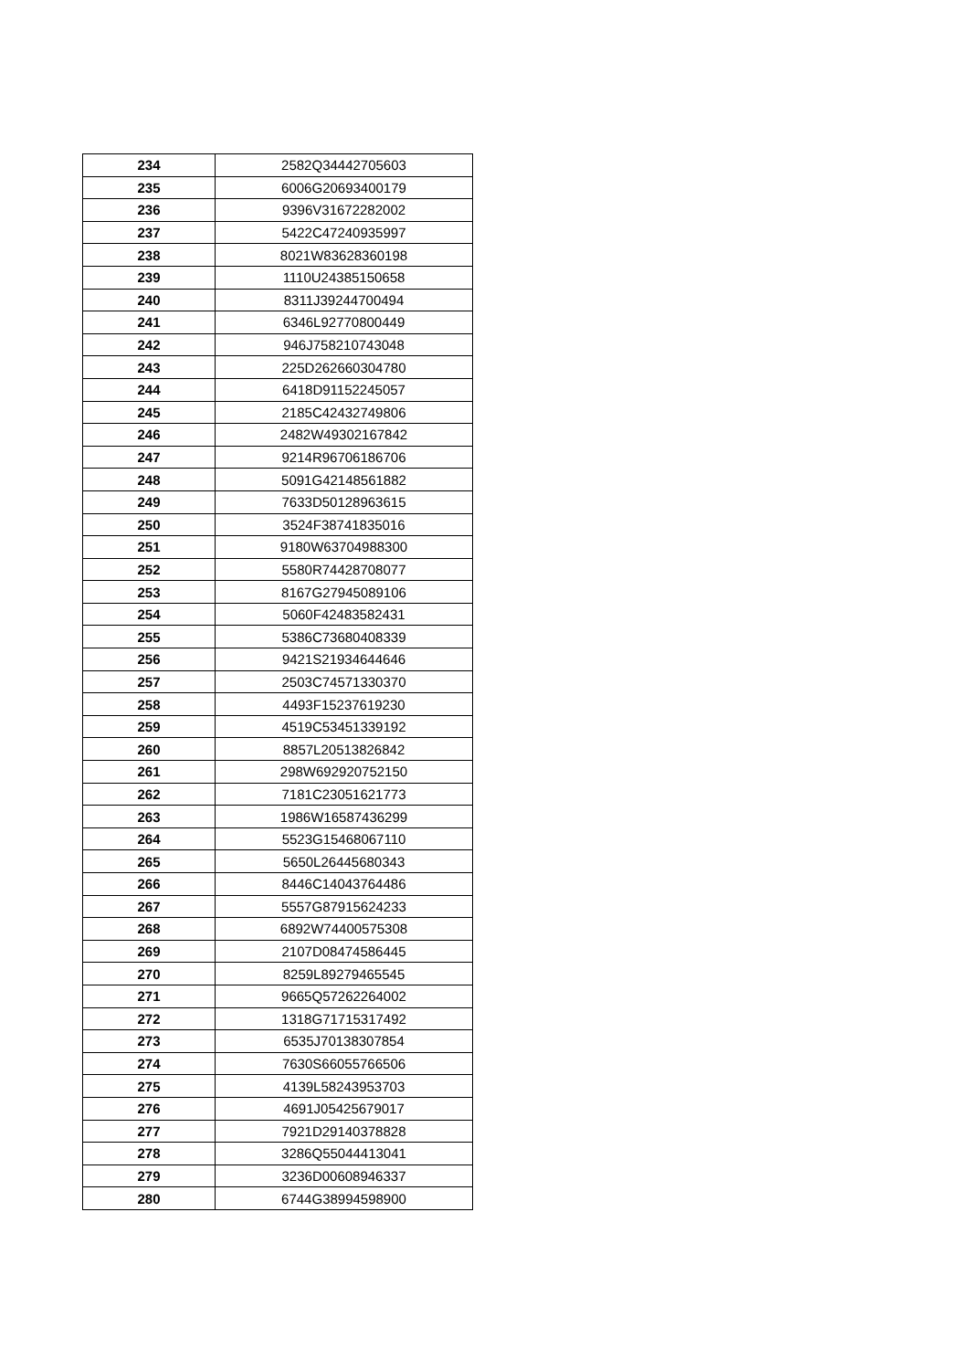| 234 | 2582Q34442705603 |
| 235 | 6006G20693400179 |
| 236 | 9396V31672282002 |
| 237 | 5422C47240935997 |
| 238 | 8021W83628360198 |
| 239 | 1110U24385150658 |
| 240 | 8311J39244700494 |
| 241 | 6346L92770800449 |
| 242 | 946J758210743048 |
| 243 | 225D262660304780 |
| 244 | 6418D91152245057 |
| 245 | 2185C42432749806 |
| 246 | 2482W49302167842 |
| 247 | 9214R96706186706 |
| 248 | 5091G42148561882 |
| 249 | 7633D50128963615 |
| 250 | 3524F38741835016 |
| 251 | 9180W63704988300 |
| 252 | 5580R74428708077 |
| 253 | 8167G27945089106 |
| 254 | 5060F42483582431 |
| 255 | 5386C73680408339 |
| 256 | 9421S21934644646 |
| 257 | 2503C74571330370 |
| 258 | 4493F15237619230 |
| 259 | 4519C53451339192 |
| 260 | 8857L20513826842 |
| 261 | 298W692920752150 |
| 262 | 7181C23051621773 |
| 263 | 1986W16587436299 |
| 264 | 5523G15468067110 |
| 265 | 5650L26445680343 |
| 266 | 8446C14043764486 |
| 267 | 5557G87915624233 |
| 268 | 6892W74400575308 |
| 269 | 2107D08474586445 |
| 270 | 8259L89279465545 |
| 271 | 9665Q57262264002 |
| 272 | 1318G71715317492 |
| 273 | 6535J70138307854 |
| 274 | 7630S66055766506 |
| 275 | 4139L58243953703 |
| 276 | 4691J05425679017 |
| 277 | 7921D29140378828 |
| 278 | 3286Q55044413041 |
| 279 | 3236D00608946337 |
| 280 | 6744G38994598900 |